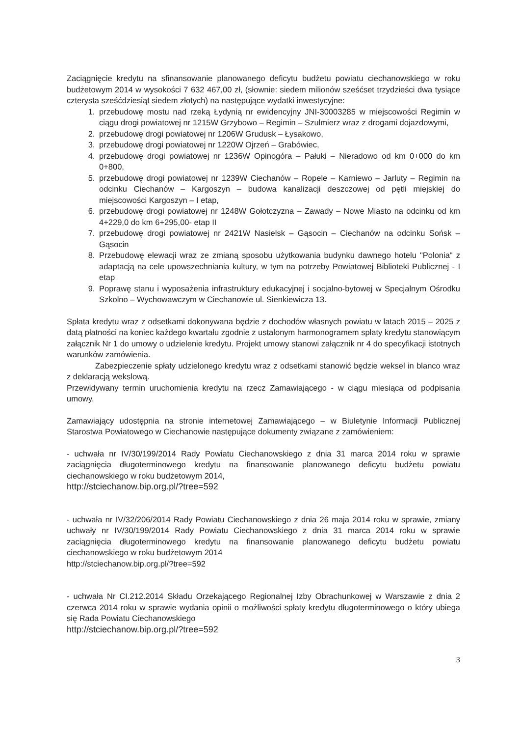Zaciągnięcie kredytu na sfinansowanie planowanego deficytu budżetu powiatu ciechanowskiego w roku budżetowym 2014 w wysokości 7 632 467,00 zł, (słownie: siedem milionów sześćset trzydzieści dwa tysiące czterysta sześćdziesiąt siedem złotych) na następujące wydatki inwestycyjne:
1. przebudowę mostu nad rzeką Łydynią nr ewidencyjny JNI-30003285 w miejscowości Regimin w ciągu drogi powiatowej nr 1215W Grzybowo – Regimin – Szulmierz wraz z drogami dojazdowymi,
2. przebudowę drogi powiatowej nr 1206W Grudusk – Łysakowo,
3. przebudowę drogi powiatowej nr 1220W Ojrzeń – Grabówiec,
4. przebudowę drogi powiatowej nr 1236W Opinogóra – Pałuki – Nieradowo od km 0+000 do km 0+800,
5. przebudowę drogi powiatowej nr 1239W Ciechanów – Ropele – Karniewo – Jarluty – Regimin na odcinku Ciechanów – Kargoszyn – budowa kanalizacji deszczowej od pętli miejskiej do miejscowości Kargoszyn – I etap,
6. przebudowę drogi powiatowej nr 1248W Gołotczyzna – Zawady – Nowe Miasto na odcinku od km 4+229,0 do km 6+295,00- etap II
7. przebudowę drogi powiatowej nr 2421W Nasielsk – Gąsocin – Ciechanów na odcinku Sońsk – Gąsocin
8. Przebudowę elewacji wraz ze zmianą sposobu użytkowania budynku dawnego hotelu "Polonia" z adaptacją na cele upowszechniania kultury, w tym na potrzeby Powiatowej Biblioteki Publicznej - I etap
9. Poprawę stanu i wyposażenia infrastruktury edukacyjnej i socjalno-bytowej w Specjalnym Ośrodku Szkolno – Wychowawczym w Ciechanowie ul. Sienkiewicza 13.
Spłata kredytu wraz z odsetkami dokonywana będzie z dochodów własnych powiatu w latach 2015 – 2025 z datą płatności na koniec każdego kwartału zgodnie z ustalonym harmonogramem spłaty kredytu stanowiącym załącznik Nr 1 do umowy o udzielenie kredytu. Projekt umowy stanowi załącznik nr 4 do specyfikacji istotnych warunków zamówienia.
Zabezpieczenie spłaty udzielonego kredytu wraz z odsetkami stanowić będzie weksel in blanco wraz z deklaracją wekslową.
Przewidywany termin uruchomienia kredytu na rzecz Zamawiającego - w ciągu miesiąca od podpisania umowy.
Zamawiający udostępnia na stronie internetowej Zamawiającego – w Biuletynie Informacji Publicznej Starostwa Powiatowego w Ciechanowie następujące dokumenty związane z zamówieniem:
- uchwała nr IV/30/199/2014 Rady Powiatu Ciechanowskiego z dnia 31 marca 2014 roku w sprawie zaciągnięcia długoterminowego kredytu na finansowanie planowanego deficytu budżetu powiatu ciechanowskiego w roku budżetowym 2014,
http://stciechanow.bip.org.pl/?tree=592
- uchwała nr IV/32/206/2014 Rady Powiatu Ciechanowskiego z dnia 26 maja 2014 roku w sprawie, zmiany uchwały nr IV/30/199/2014 Rady Powiatu Ciechanowskiego z dnia 31 marca 2014 roku w sprawie zaciągnięcia długoterminowego kredytu na finansowanie planowanego deficytu budżetu powiatu ciechanowskiego w roku budżetowym 2014
http://stciechanow.bip.org.pl/?tree=592
- uchwała Nr CI.212.2014 Składu Orzekającego Regionalnej Izby Obrachunkowej w Warszawie z dnia 2 czerwca 2014 roku w sprawie wydania opinii o możliwości spłaty kredytu długoterminowego o który ubiega się Rada Powiatu Ciechanowskiego
http://stciechanow.bip.org.pl/?tree=592
3